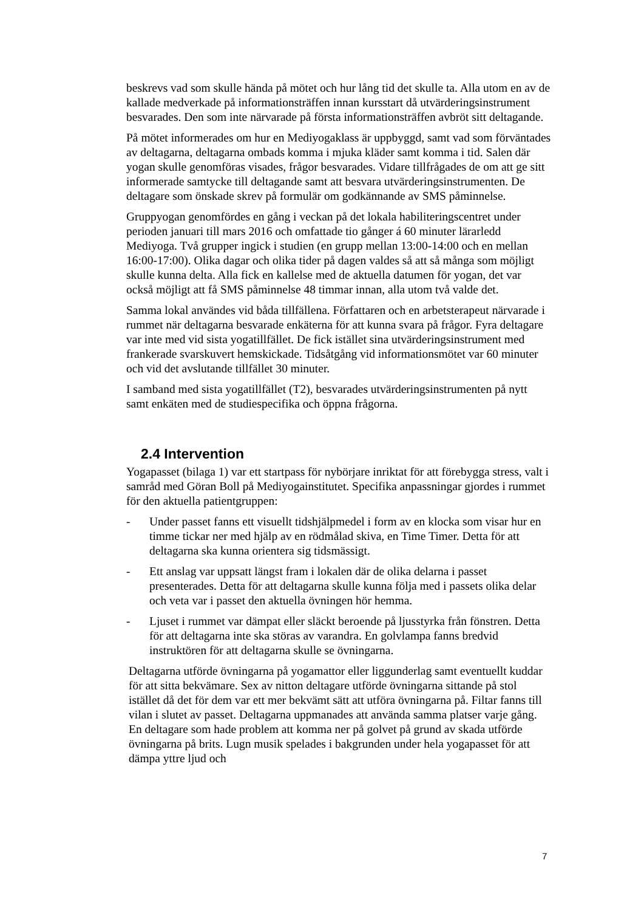beskrevs vad som skulle hända på mötet och hur lång tid det skulle ta. Alla utom en av de kallade medverkade på informationsträffen innan kursstart då utvärderingsinstrument besvarades. Den som inte närvarade på första informationsträffen avbröt sitt deltagande.
På mötet informerades om hur en Mediyogaklass är uppbyggd, samt vad som förväntades av deltagarna, deltagarna ombads komma i mjuka kläder samt komma i tid. Salen där yogan skulle genomföras visades, frågor besvarades. Vidare tillfrågades de om att ge sitt informerade samtycke till deltagande samt att besvara utvärderingsinstrumenten. De deltagare som önskade skrev på formulär om godkännande av SMS påminnelse.
Gruppyogan genomfördes en gång i veckan på det lokala habiliteringscentret under perioden januari till mars 2016 och omfattade tio gånger á 60 minuter lärarledd Mediyoga. Två grupper ingick i studien (en grupp mellan 13:00-14:00 och en mellan 16:00-17:00). Olika dagar och olika tider på dagen valdes så att så många som möjligt skulle kunna delta. Alla fick en kallelse med de aktuella datumen för yogan, det var också möjligt att få SMS påminnelse 48 timmar innan, alla utom två valde det.
Samma lokal användes vid båda tillfällena. Författaren och en arbetsterapeut närvarade i rummet när deltagarna besvarade enkäterna för att kunna svara på frågor. Fyra deltagare var inte med vid sista yogatillfället. De fick istället sina utvärderingsinstrument med frankerade svarskuvert hemskickade. Tidsåtgång vid informationsmötet var 60 minuter och vid det avslutande tillfället 30 minuter.
I samband med sista yogatillfället (T2), besvarades utvärderingsinstrumenten på nytt samt enkäten med de studiespecifika och öppna frågorna.
2.4 Intervention
Yogapasset (bilaga 1) var ett startpass för nybörjare inriktat för att förebygga stress, valt i samråd med Göran Boll på Mediyogainstitutet. Specifika anpassningar gjordes i rummet för den aktuella patientgruppen:
- Under passet fanns ett visuellt tidshjälpmedel i form av en klocka som visar hur en timme tickar ner med hjälp av en rödmålad skiva, en Time Timer. Detta för att deltagarna ska kunna orientera sig tidsmässigt.
- Ett anslag var uppsatt längst fram i lokalen där de olika delarna i passet presenterades. Detta för att deltagarna skulle kunna följa med i passets olika delar och veta var i passet den aktuella övningen hör hemma.
- Ljuset i rummet var dämpat eller släckt beroende på ljusstyrka från fönstren. Detta för att deltagarna inte ska störas av varandra. En golvlampa fanns bredvid instruktören för att deltagarna skulle se övningarna.
Deltagarna utförde övningarna på yogamattor eller liggunderlag samt eventuellt kuddar för att sitta bekvämare. Sex av nitton deltagare utförde övningarna sittande på stol istället då det för dem var ett mer bekvämt sätt att utföra övningarna på. Filtar fanns till vilan i slutet av passet. Deltagarna uppmanades att använda samma platser varje gång. En deltagare som hade problem att komma ner på golvet på grund av skada utförde övningarna på brits. Lugn musik spelades i bakgrunden under hela yogapasset för att dämpa yttre ljud och
7